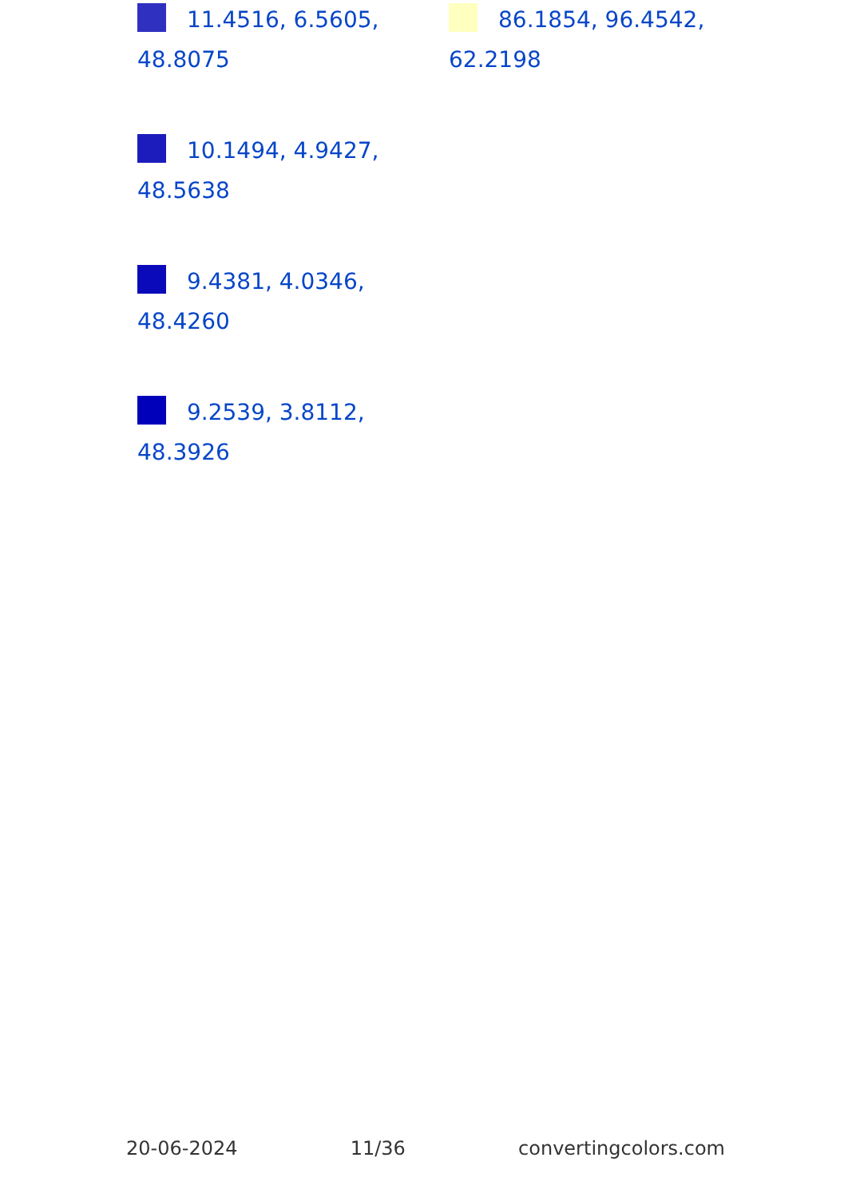11.4516, 6.5605, 48.8075
86.1854, 96.4542, 62.2198
10.1494, 4.9427, 48.5638
9.4381, 4.0346, 48.4260
9.2539, 3.8112, 48.3926
20-06-2024 11/36 convertingcolors.com